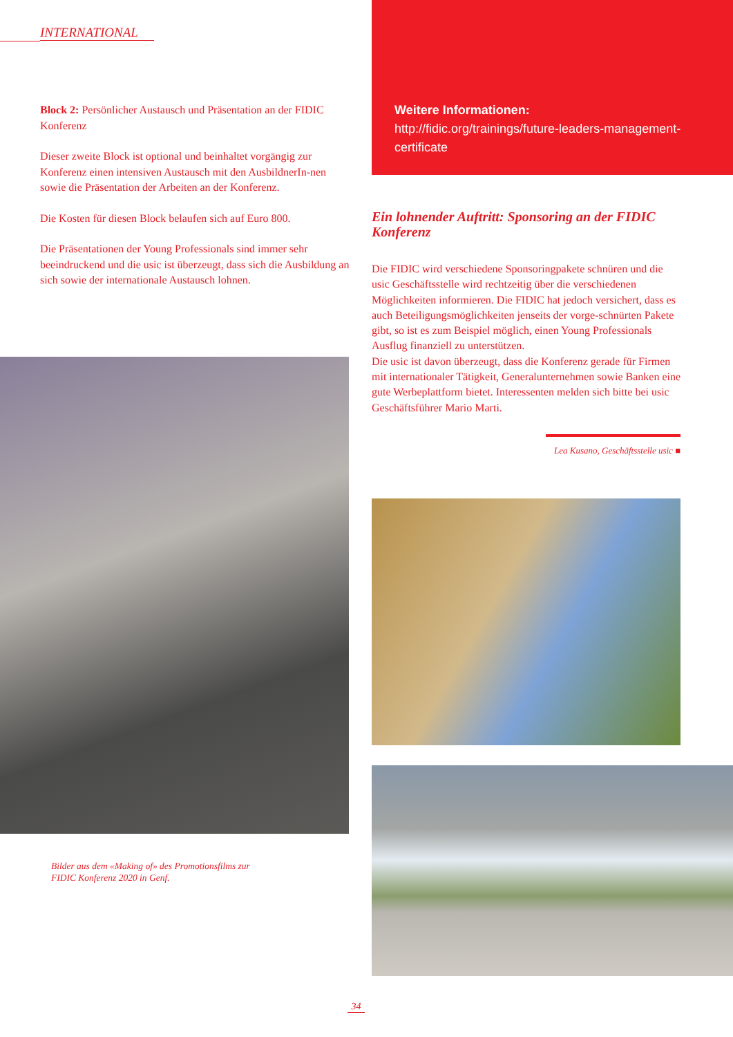INTERNATIONAL
Block 2: Persönlicher Austausch und Präsentation an der FIDIC Konferenz
Dieser zweite Block ist optional und beinhaltet vorgängig zur Konferenz einen intensiven Austausch mit den AusbildnerIn-nen sowie die Präsentation der Arbeiten an der Konferenz.
Die Kosten für diesen Block belaufen sich auf Euro 800.
Die Präsentationen der Young Professionals sind immer sehr beeindruckend und die usic ist überzeugt, dass sich die Ausbildung an sich sowie der internationale Austausch lohnen.
Weitere Informationen:
http://fidic.org/trainings/future-leaders-management-certificate
Bilder aus dem «Making of» des Promotionsfilms zur
FIDIC Konferenz 2020 in Genf.
Ein lohnender Auftritt: Sponsoring an der FIDIC Konferenz
Die FIDIC wird verschiedene Sponsoringpakete schnüren und die usic Geschäftsstelle wird rechtzeitig über die verschiedenen Möglichkeiten informieren. Die FIDIC hat jedoch versichert, dass es auch Beteiligungsmöglichkeiten jenseits der vorge-schnürten Pakete gibt, so ist es zum Beispiel möglich, einen Young Professionals Ausflug finanziell zu unterstützen.
Die usic ist davon überzeugt, dass die Konferenz gerade für Firmen mit internationaler Tätigkeit, Generalunternehmen sowie Banken eine gute Werbeplattform bietet. Interessenten melden sich bitte bei usic Geschäftsführer Mario Marti.
Lea Kusano, Geschäftsstelle usic ■
34